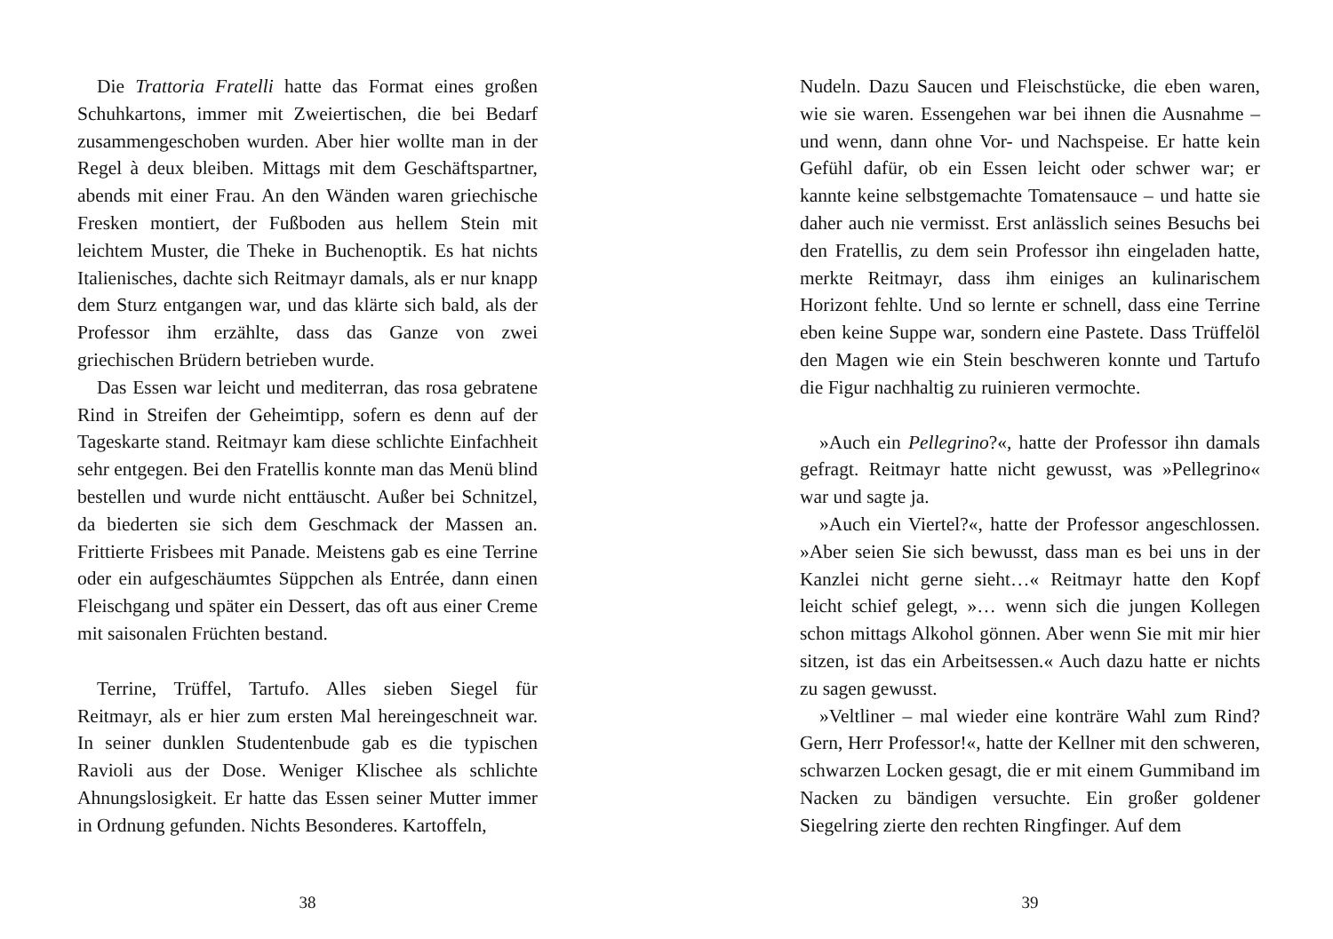Die Trattoria Fratelli hatte das Format eines großen Schuhkartons, immer mit Zweiertischen, die bei Bedarf zusammengeschoben wurden. Aber hier wollte man in der Regel à deux bleiben. Mittags mit dem Geschäftspartner, abends mit einer Frau. An den Wänden waren griechische Fresken montiert, der Fußboden aus hellem Stein mit leichtem Muster, die Theke in Buchenoptik. Es hat nichts Italienisches, dachte sich Reitmayr damals, als er nur knapp dem Sturz entgangen war, und das klärte sich bald, als der Professor ihm erzählte, dass das Ganze von zwei griechischen Brüdern betrieben wurde.
Das Essen war leicht und mediterran, das rosa gebratene Rind in Streifen der Geheimtipp, sofern es denn auf der Tageskarte stand. Reitmayr kam diese schlichte Einfachheit sehr entgegen. Bei den Fratellis konnte man das Menü blind bestellen und wurde nicht enttäuscht. Außer bei Schnitzel, da biederten sie sich dem Geschmack der Massen an. Frittierte Frisbees mit Panade. Meistens gab es eine Terrine oder ein aufgeschäumtes Süppchen als Entrée, dann einen Fleischgang und später ein Dessert, das oft aus einer Creme mit saisonalen Früchten bestand.
Terrine, Trüffel, Tartufo. Alles sieben Siegel für Reitmayr, als er hier zum ersten Mal hereingeschneit war. In seiner dunklen Studentenbude gab es die typischen Ravioli aus der Dose. Weniger Klischee als schlichte Ahnungslosigkeit. Er hatte das Essen seiner Mutter immer in Ordnung gefunden. Nichts Besonderes. Kartoffeln,
38
Nudeln. Dazu Saucen und Fleischstücke, die eben waren, wie sie waren. Essengehen war bei ihnen die Ausnahme – und wenn, dann ohne Vor- und Nachspeise. Er hatte kein Gefühl dafür, ob ein Essen leicht oder schwer war; er kannte keine selbstgemachte Tomatensauce – und hatte sie daher auch nie vermisst. Erst anlässlich seines Besuchs bei den Fratellis, zu dem sein Professor ihn eingeladen hatte, merkte Reitmayr, dass ihm einiges an kulinarischem Horizont fehlte. Und so lernte er schnell, dass eine Terrine eben keine Suppe war, sondern eine Pastete. Dass Trüffelöl den Magen wie ein Stein beschweren konnte und Tartufo die Figur nachhaltig zu ruinieren vermochte.
»Auch ein Pellegrino?«, hatte der Professor ihn damals gefragt. Reitmayr hatte nicht gewusst, was »Pellegrino« war und sagte ja.
»Auch ein Viertel?«, hatte der Professor angeschlossen. »Aber seien Sie sich bewusst, dass man es bei uns in der Kanzlei nicht gerne sieht…« Reitmayr hatte den Kopf leicht schief gelegt, »… wenn sich die jungen Kollegen schon mittags Alkohol gönnen. Aber wenn Sie mit mir hier sitzen, ist das ein Arbeitsessen.« Auch dazu hatte er nichts zu sagen gewusst.
»Veltliner – mal wieder eine konträre Wahl zum Rind? Gern, Herr Professor!«, hatte der Kellner mit den schweren, schwarzen Locken gesagt, die er mit einem Gummiband im Nacken zu bändigen versuchte. Ein großer goldener Siegelring zierte den rechten Ringfinger. Auf dem
39